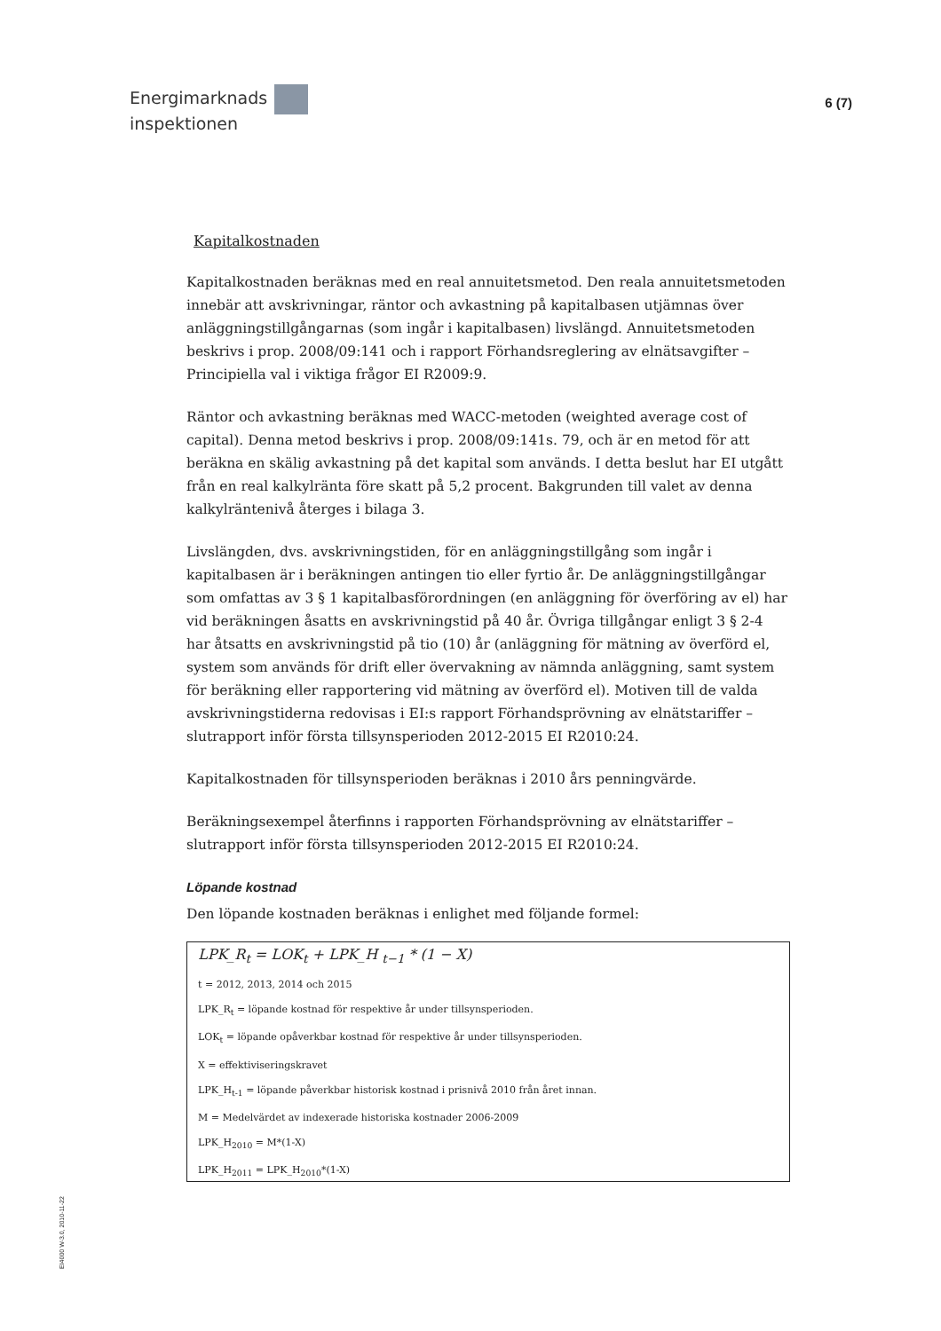Energimarknads
inspektionen
6 (7)
Kapitalkostnaden
Kapitalkostnaden beräknas med en real annuitetsmetod. Den reala annuitetsmetoden innebär att avskrivningar, räntor och avkastning på kapitalbasen utjämnas över anläggningstillgångarnas (som ingår i kapitalbasen) livslängd. Annuitetsmetoden beskrivs i prop. 2008/09:141 och i rapport Förhandsreglering av elnätsavgifter – Principiella val i viktiga frågor EI R2009:9.
Räntor och avkastning beräknas med WACC-metoden (weighted average cost of capital). Denna metod beskrivs i prop. 2008/09:141s. 79, och är en metod för att beräkna en skälig avkastning på det kapital som används. I detta beslut har EI utgått från en real kalkylränta före skatt på 5,2 procent. Bakgrunden till valet av denna kalkylräntenivå återges i bilaga 3.
Livslängden, dvs. avskrivningstiden, för en anläggningstillgång som ingår i kapitalbasen är i beräkningen antingen tio eller fyrtio år. De anläggningstillgångar som omfattas av 3 § 1 kapitalbasförordningen (en anläggning för överföring av el) har vid beräkningen åsatts en avskrivningstid på 40 år. Övriga tillgångar enligt 3 § 2-4 har åtsatts en avskrivningstid på tio (10) år (anläggning för mätning av överförd el, system som används för drift eller övervakning av nämnda anläggning, samt system för beräkning eller rapportering vid mätning av överförd el). Motiven till de valda avskrivningstiderna redovisas i EI:s rapport Förhandsprövning av elnätstariffer – slutrapport inför första tillsynsperioden 2012-2015 EI R2010:24.
Kapitalkostnaden för tillsynsperioden beräknas i 2010 års penningvärde.
Beräkningsexempel återfinns i rapporten Förhandsprövning av elnätstariffer – slutrapport inför första tillsynsperioden 2012-2015 EI R2010:24.
Löpande kostnad
Den löpande kostnaden beräknas i enlighet med följande formel:
LPK_R<sub>t</sub> = LOK<sub>t</sub> + LPK_H <sub>t−1</sub> * (1 − X)
t = 2012, 2013, 2014 och 2015
LPK_R<sub>t</sub> = löpande kostnad för respektive år under tillsynsperioden.
LOK<sub>t</sub> = löpande opåverkbar kostnad för respektive år under tillsynsperioden.
X = effektiviseringskravet
LPK_H<sub>t-1</sub> = löpande påverkbar historisk kostnad i prisnivå 2010 från året innan.
M = Medelvärdet av indexerade historiska kostnader 2006-2009
LPK_H<sub>2010</sub> = M*(1-X)
LPK_H<sub>2011</sub> = LPK_H<sub>2010</sub>*(1-X)
EI4000 W-3.0, 2010-11-22